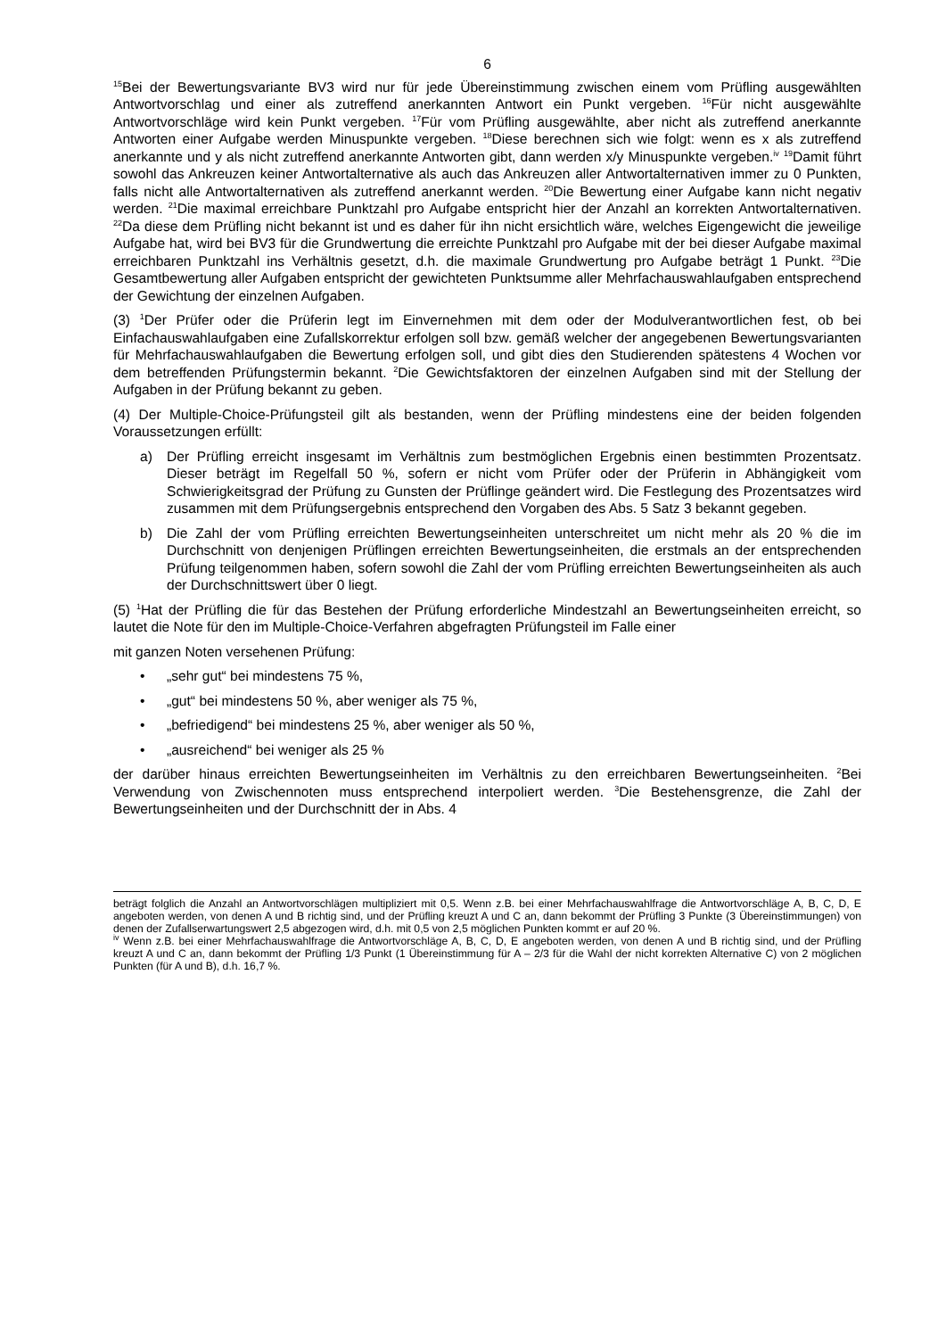6
<sup>15</sup> Bei der Bewertungsvariante BV3 wird nur für jede Übereinstimmung zwischen einem vom Prüfling ausgewählten Antwortvorschlag und einer als zutreffend anerkannten Antwort ein Punkt vergeben. <sup>16</sup>Für nicht ausgewählte Antwortvorschläge wird kein Punkt vergeben. <sup>17</sup>Für vom Prüfling ausgewählte, aber nicht als zutreffend anerkannte Antworten einer Aufgabe werden Minuspunkte vergeben. <sup>18</sup>Diese berechnen sich wie folgt: wenn es x als zutreffend anerkannte und y als nicht zutreffend anerkannte Antworten gibt, dann werden x/y Minuspunkte vergeben.<sup>iv</sup> <sup>19</sup>Damit führt sowohl das Ankreuzen keiner Antwortalternative als auch das Ankreuzen aller Antwortalternativen immer zu 0 Punkten, falls nicht alle Antwortalternativen als zutreffend anerkannt werden. <sup>20</sup>Die Bewertung einer Aufgabe kann nicht negativ werden. <sup>21</sup>Die maximal erreichbare Punktzahl pro Aufgabe entspricht hier der Anzahl an korrekten Antwortalternativen. <sup>22</sup>Da diese dem Prüfling nicht bekannt ist und es daher für ihn nicht ersichtlich wäre, welches Eigengewicht die jeweilige Aufgabe hat, wird bei BV3 für die Grundwertung die erreichte Punktzahl pro Aufgabe mit der bei dieser Aufgabe maximal erreichbaren Punktzahl ins Verhältnis gesetzt, d.h. die maximale Grundwertung pro Aufgabe beträgt 1 Punkt. <sup>23</sup>Die Gesamtbewertung aller Aufgaben entspricht der gewichteten Punktsumme aller Mehrfachauswahlaufgaben entsprechend der Gewichtung der einzelnen Aufgaben.
(3) <sup>1</sup>Der Prüfer oder die Prüferin legt im Einvernehmen mit dem oder der Modulverantwortlichen fest, ob bei Einfachauswahlaufgaben eine Zufallskorrektur erfolgen soll bzw. gemäß welcher der angegebenen Bewertungsvarianten für Mehrfachauswahlaufgaben die Bewertung erfolgen soll, und gibt dies den Studierenden spätestens 4 Wochen vor dem betreffenden Prüfungstermin bekannt. <sup>2</sup>Die Gewichtsfaktoren der einzelnen Aufgaben sind mit der Stellung der Aufgaben in der Prüfung bekannt zu geben.
(4) Der Multiple-Choice-Prüfungsteil gilt als bestanden, wenn der Prüfling mindestens eine der beiden folgenden Voraussetzungen erfüllt:
a) Der Prüfling erreicht insgesamt im Verhältnis zum bestmöglichen Ergebnis einen bestimmten Prozentsatz. Dieser beträgt im Regelfall 50 %, sofern er nicht vom Prüfer oder der Prüferin in Abhängigkeit vom Schwierigkeitsgrad der Prüfung zu Gunsten der Prüflinge geändert wird. Die Festlegung des Prozentsatzes wird zusammen mit dem Prüfungsergebnis entsprechend den Vorgaben des Abs. 5 Satz 3 bekannt gegeben.
b) Die Zahl der vom Prüfling erreichten Bewertungseinheiten unterschreitet um nicht mehr als 20 % die im Durchschnitt von denjenigen Prüflingen erreichten Bewertungseinheiten, die erstmals an der entsprechenden Prüfung teilgenommen haben, sofern sowohl die Zahl der vom Prüfling erreichten Bewertungseinheiten als auch der Durchschnittswert über 0 liegt.
(5) <sup>1</sup>Hat der Prüfling die für das Bestehen der Prüfung erforderliche Mindestzahl an Bewertungseinheiten erreicht, so lautet die Note für den im Multiple-Choice-Verfahren abgefragten Prüfungsteil im Falle einer
mit ganzen Noten versehenen Prüfung:
• „sehr gut“ bei mindestens 75 %,
• „gut“ bei mindestens 50 %, aber weniger als 75 %,
• „befriedigend“ bei mindestens 25 %, aber weniger als 50 %,
• „ausreichend“ bei weniger als 25 %
der darüber hinaus erreichten Bewertungseinheiten im Verhältnis zu den erreichbaren Bewertungseinheiten. <sup>2</sup>Bei Verwendung von Zwischennoten muss entsprechend interpoliert werden. <sup>3</sup>Die Bestehensgrenze, die Zahl der Bewertungseinheiten und der Durchschnitt der in Abs. 4
beträgt folglich die Anzahl an Antwortvorschlägen multipliziert mit 0,5. Wenn z.B. bei einer Mehrfachauswahlfrage die Antwortvorschläge A, B, C, D, E angeboten werden, von denen A und B richtig sind, und der Prüfling kreuzt A und C an, dann bekommt der Prüfling 3 Punkte (3 Übereinstimmungen) von denen der Zufallserwartungswert 2,5 abgezogen wird, d.h. mit 0,5 von 2,5 möglichen Punkten kommt er auf 20 %.
<sup>iv</sup> Wenn z.B. bei einer Mehrfachauswahlfrage die Antwortvorschläge A, B, C, D, E angeboten werden, von denen A und B richtig sind, und der Prüfling kreuzt A und C an, dann bekommt der Prüfling 1/3 Punkt (1 Übereinstimmung für A – 2/3 für die Wahl der nicht korrekten Alternative C) von 2 möglichen Punkten (für A und B), d.h. 16,7 %.